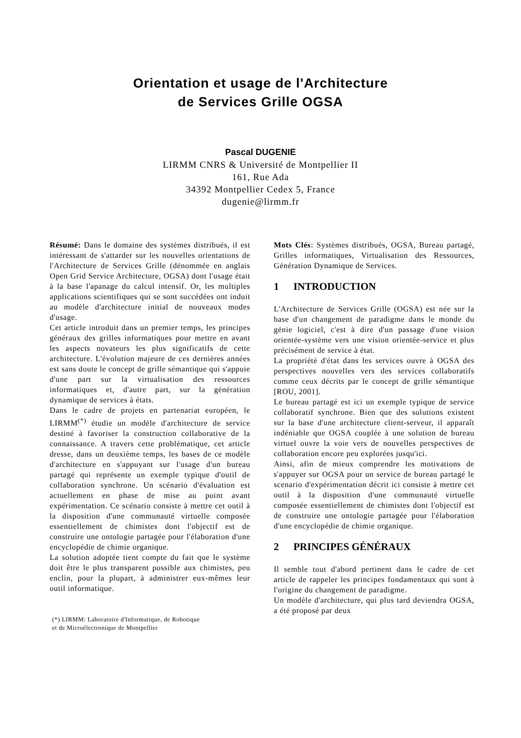Orientation et usage de l'Architecture
de Services Grille OGSA
Pascal DUGENIE
LIRMM CNRS & Université de Montpellier II
161, Rue Ada
34392 Montpellier Cedex 5, France
dugenie@lirmm.fr
Résumé: Dans le domaine des systèmes distribués, il est intéressant de s'attarder sur les nouvelles orientations de l'Architecture de Services Grille (dénommée en anglais Open Grid Service Architecture, OGSA) dont l'usage était à la base l'apanage du calcul intensif. Or, les multiples applications scientifiques qui se sont succédées ont induit au modèle d'architecture initial de nouveaux modes d'usage.
Cet article introduit dans un premier temps, les principes généraux des grilles informatiques pour mettre en avant les aspects novateurs les plus significatifs de cette architecture. L'évolution majeure de ces dernières années est sans doute le concept de grille sémantique qui s'appuie d'une part sur la virtualisation des ressources informatiques et, d'autre part, sur la génération dynamique de services à états.
Dans le cadre de projets en partenariat européen, le LIRMM<sup>(*)</sup> étudie un modèle d'architecture de service destiné à favoriser la construction collaborative de la connaissance. A travers cette problématique, cet article dresse, dans un deuxième temps, les bases de ce modèle d'architecture en s'appuyant sur l'usage d'un bureau partagé qui représente un exemple typique d'outil de collaboration synchrone. Un scénario d'évaluation est actuellement en phase de mise au point avant expérimentation. Ce scénario consiste à mettre cet outil à la disposition d'une communauté virtuelle composée essentiellement de chimistes dont l'objectif est de construire une ontologie partagée pour l'élaboration d'une encyclopédie de chimie organique.
La solution adoptée tient compte du fait que le système doit être le plus transparent possible aux chimistes, peu enclin, pour la plupart, à administrer eux-mêmes leur outil informatique.
(*) LIRMM: Laboratoire d'Informatique, de Robotique
et de Microélectronique de Montpellier
Mots Clés: Systèmes distribués, OGSA, Bureau partagé, Grilles informatiques, Virtualisation des Ressources, Génération Dynamique de Services.
1 INTRODUCTION
L'Architecture de Services Grille (OGSA) est née sur la base d'un changement de paradigme dans le monde du génie logiciel, c'est à dire d'un passage d'une vision orientée-système vers une vision orientée-service et plus précisément de service à état.
La propriété d'état dans les services ouvre à OGSA des perspectives nouvelles vers des services collaboratifs comme ceux décrits par le concept de grille sémantique [ROU, 2001].
Le bureau partagé est ici un exemple typique de service collaboratif synchrone. Bien que des solutions existent sur la base d'une architecture client-serveur, il apparaît indéniable que OGSA couplée à une solution de bureau virtuel ouvre la voie vers de nouvelles perspectives de collaboration encore peu explorées jusqu'ici.
Ainsi, afin de mieux comprendre les motivations de s'appuyer sur OGSA pour un service de bureau partagé le scenario d'expérimentation décrit ici consiste à mettre cet outil à la disposition d'une communauté virtuelle composée essentiellement de chimistes dont l'objectif est de construire une ontologie partagée pour l'élaboration d'une encyclopédie de chimie organique.
2 PRINCIPES GÉNÉRAUX
Il semble tout d'abord pertinent dans le cadre de cet article de rappeler les principes fondamentaux qui sont à l'origine du changement de paradigme.
Un modèle d'architecture, qui plus tard deviendra OGSA, a été proposé par deux